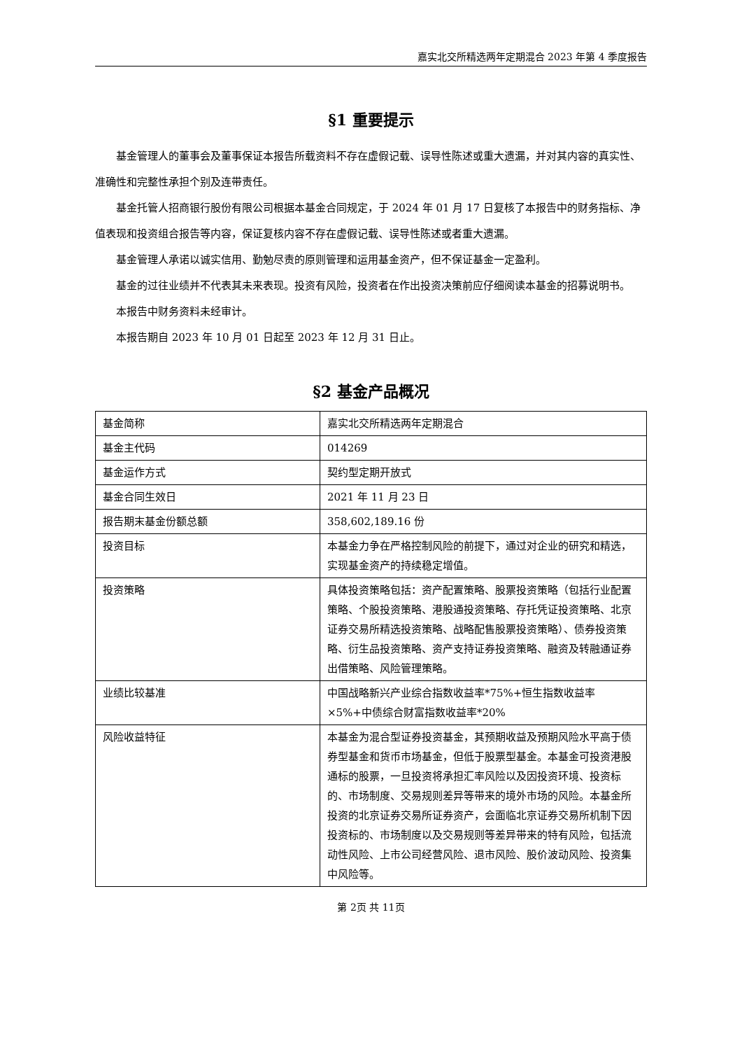嘉实北交所精选两年定期混合 2023 年第 4 季度报告
§1 重要提示
基金管理人的董事会及董事保证本报告所载资料不存在虚假记载、误导性陈述或重大遗漏，并对其内容的真实性、准确性和完整性承担个别及连带责任。
基金托管人招商银行股份有限公司根据本基金合同规定，于 2024 年 01 月 17 日复核了本报告中的财务指标、净值表现和投资组合报告等内容，保证复核内容不存在虚假记载、误导性陈述或者重大遗漏。
基金管理人承诺以诚实信用、勤勉尽责的原则管理和运用基金资产，但不保证基金一定盈利。
基金的过往业绩并不代表其未来表现。投资有风险，投资者在作出投资决策前应仔细阅读本基金的招募说明书。
本报告中财务资料未经审计。
本报告期自 2023 年 10 月 01 日起至 2023 年 12 月 31 日止。
§2 基金产品概况
| 基金简称 | 嘉实北交所精选两年定期混合 |
| 基金主代码 | 014269 |
| 基金运作方式 | 契约型定期开放式 |
| 基金合同生效日 | 2021 年 11 月 23 日 |
| 报告期末基金份额总额 | 358,602,189.16 份 |
| 投资目标 | 本基金力争在严格控制风险的前提下，通过对企业的研究和精选，实现基金资产的持续稳定增值。 |
| 投资策略 | 具体投资策略包括：资产配置策略、股票投资策略（包括行业配置策略、个股投资策略、港股通投资策略、存托凭证投资策略、北京证券交易所精选投资策略、战略配售股票投资策略）、债券投资策略、衍生品投资策略、资产支持证券投资策略、融资及转融通证券出借策略、风险管理策略。 |
| 业绩比较基准 | 中国战略新兴产业综合指数收益率*75%+恒生指数收益率×5%+中债综合财富指数收益率*20% |
| 风险收益特征 | 本基金为混合型证券投资基金，其预期收益及预期风险水平高于债券型基金和货币市场基金，但低于股票型基金。本基金可投资港股通标的股票，一旦投资将承担汇率风险以及因投资环境、投资标的、市场制度、交易规则差异等带来的境外市场的风险。本基金所投资的北京证券交易所证券资产，会面临北京证券交易所机制下因投资标的、市场制度以及交易规则等差异带来的特有风险，包括流动性风险、上市公司经营风险、退市风险、股价波动风险、投资集中风险等。 |
第 2页 共 11页